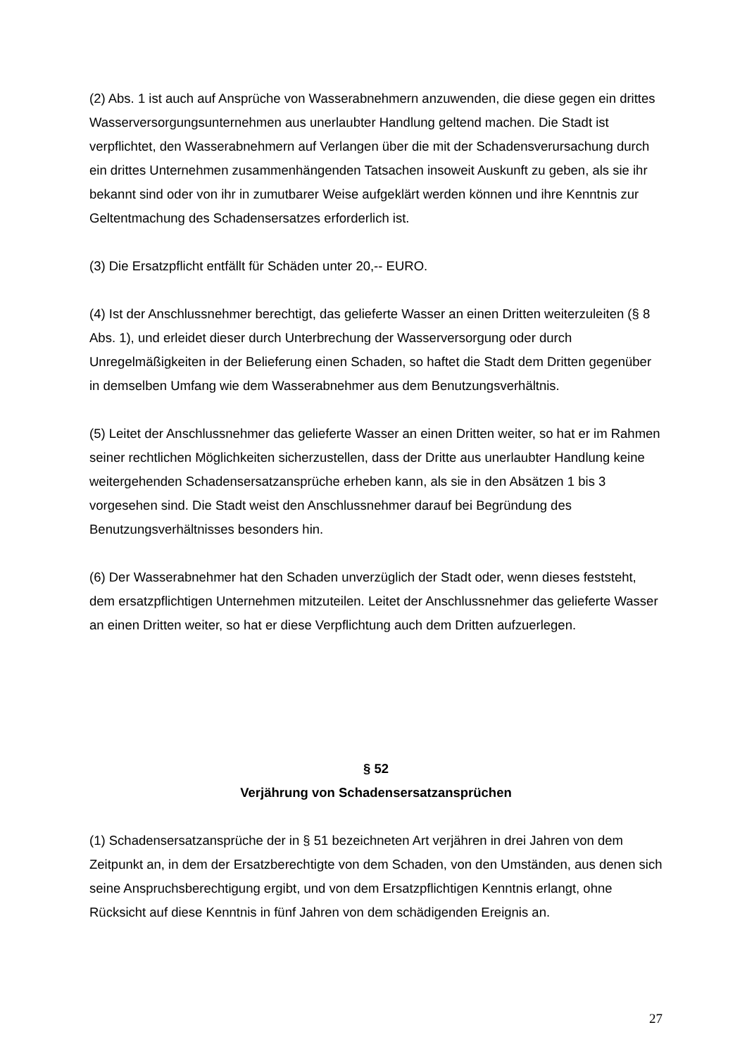(2) Abs. 1 ist auch auf Ansprüche von Wasserabnehmern anzuwenden, die diese gegen ein drittes Wasserversorgungsunternehmen aus unerlaubter Handlung geltend machen. Die Stadt ist verpflichtet, den Wasserabnehmern auf Verlangen über die mit der Schadensverursachung durch ein drittes Unternehmen zusammenhängenden Tatsachen insoweit Auskunft zu geben, als sie ihr bekannt sind oder von ihr in zumutbarer Weise aufgeklärt werden können und ihre Kenntnis zur Geltentmachung des Schadensersatzes erforderlich ist.
(3) Die Ersatzpflicht entfällt für Schäden unter 20,-- EURO.
(4) Ist der Anschlussnehmer berechtigt, das gelieferte Wasser an einen Dritten weiterzuleiten (§ 8 Abs. 1), und erleidet dieser durch Unterbrechung der Wasserversorgung oder durch Unregelmäßigkeiten in der Belieferung einen Schaden, so haftet die Stadt dem Dritten gegenüber in demselben Umfang wie dem Wasserabnehmer aus dem Benutzungsverhältnis.
(5) Leitet der Anschlussnehmer das gelieferte Wasser an einen Dritten weiter, so hat er im Rahmen seiner rechtlichen Möglichkeiten sicherzustellen, dass der Dritte aus unerlaubter Handlung keine weitergehenden Schadensersatzansprüche erheben kann, als sie in den Absätzen 1 bis 3 vorgesehen sind. Die Stadt weist den Anschlussnehmer darauf bei Begründung des Benutzungsverhältnisses besonders hin.
(6) Der Wasserabnehmer hat den Schaden unverzüglich der Stadt oder, wenn dieses feststeht, dem ersatzpflichtigen Unternehmen mitzuteilen. Leitet der Anschlussnehmer das gelieferte Wasser an einen Dritten weiter, so hat er diese Verpflichtung auch dem Dritten aufzuerlegen.
§ 52
Verjährung von Schadensersatzansprüchen
(1) Schadensersatzansprüche der in § 51 bezeichneten Art verjähren in drei Jahren von dem Zeitpunkt an, in dem der Ersatzberechtigte von dem Schaden, von den Umständen, aus denen sich seine Anspruchsberechtigung ergibt, und von dem Ersatzpflichtigen Kenntnis erlangt, ohne Rücksicht auf diese Kenntnis in fünf Jahren von dem schädigenden Ereignis an.
27